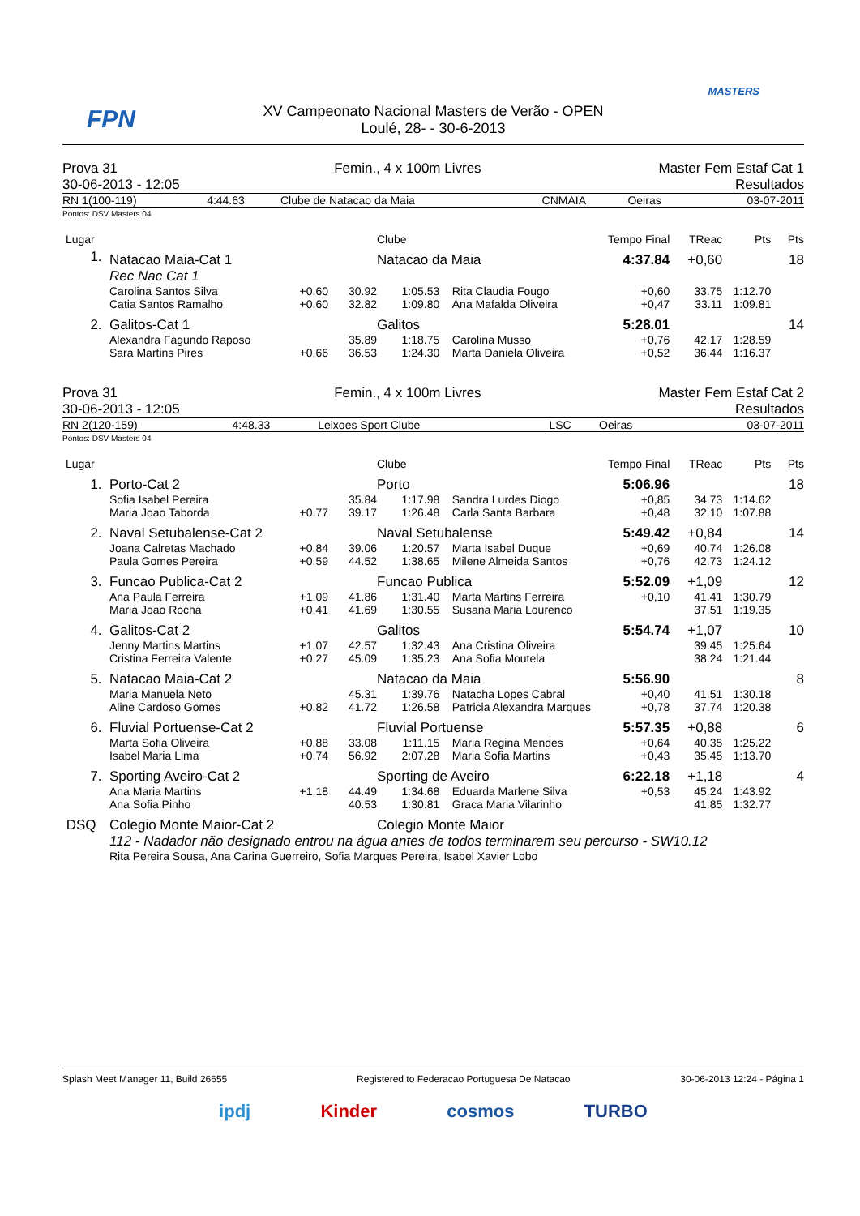FPN
MASTERS
XV Campeonato Nacional Masters de Verão - OPEN
Loulé, 28- - 30-6-2013
| Prova 31 | Femin., 4 x 100m Livres | Master Fem Estaf Cat 1 |
| 30-06-2013 - 12:05 | | Resultados |
| RN 1(100-119) | 4:44.63 | Clube de Natacao da Maia | CNMAIA | Oeiras | 03-07-2011 |
Pontos: DSV Masters 04
| Lugar | | | | Clube | | Tempo Final | TReac | Pts | Pts |
| 1. | Natacao Maia-Cat 1 | | | Natacao da Maia | | 4:37.84 | +0,60 | | 18 |
| | Rec Nac Cat 1 | | | | | | | | |
| | Carolina Santos Silva | +0,60 | 30.92 | 1:05.53 | Rita Claudia Fougo | +0,60 | 33.75 | 1:12.70 | |
| | Catia Santos Ramalho | +0,60 | 32.82 | 1:09.80 | Ana Mafalda Oliveira | +0,47 | 33.11 | 1:09.81 | |
| 2. | Galitos-Cat 1 | | | Galitos | | 5:28.01 | | | 14 |
| | Alexandra Fagundo Raposo | | 35.89 | 1:18.75 | Carolina Musso | +0,76 | 42.17 | 1:28.59 | |
| | Sara Martins Pires | +0,66 | 36.53 | 1:24.30 | Marta Daniela Oliveira | +0,52 | 36.44 | 1:16.37 | |
| Prova 31 | Femin., 4 x 100m Livres | Master Fem Estaf Cat 2 |
| 30-06-2013 - 12:05 | | Resultados |
| RN 2(120-159) | 4:48.33 | Leixoes Sport Clube | LSC | Oeiras | 03-07-2011 |
Pontos: DSV Masters 04
| Lugar | | | | Clube | | Tempo Final | TReac | Pts | Pts |
| 1. | Porto-Cat 2 | | | Porto | | 5:06.96 | | | 18 |
| | Sofia Isabel Pereira | | 35.84 | 1:17.98 | Sandra Lurdes Diogo | +0,85 | 34.73 | 1:14.62 | |
| | Maria Joao Taborda | +0,77 | 39.17 | 1:26.48 | Carla Santa Barbara | +0,48 | 32.10 | 1:07.88 | |
| 2. | Naval Setubalense-Cat 2 | | | Naval Setubalense | | 5:49.42 | +0,84 | | 14 |
| | Joana Calretas Machado | +0,84 | 39.06 | 1:20.57 | Marta Isabel Duque | +0,69 | 40.74 | 1:26.08 | |
| | Paula Gomes Pereira | +0,59 | 44.52 | 1:38.65 | Milene Almeida Santos | +0,76 | 42.73 | 1:24.12 | |
| 3. | Funcao Publica-Cat 2 | | | Funcao Publica | | 5:52.09 | +1,09 | | 12 |
| | Ana Paula Ferreira | +1,09 | 41.86 | 1:31.40 | Marta Martins Ferreira | +0,10 | 41.41 | 1:30.79 | |
| | Maria Joao Rocha | +0,41 | 41.69 | 1:30.55 | Susana Maria Lourenco | | 37.51 | 1:19.35 | |
| 4. | Galitos-Cat 2 | | | Galitos | | 5:54.74 | +1,07 | | 10 |
| | Jenny Martins Martins | +1,07 | 42.57 | 1:32.43 | Ana Cristina Oliveira | | 39.45 | 1:25.64 | |
| | Cristina Ferreira Valente | +0,27 | 45.09 | 1:35.23 | Ana Sofia Moutela | | 38.24 | 1:21.44 | |
| 5. | Natacao Maia-Cat 2 | | | Natacao da Maia | | 5:56.90 | | | 8 |
| | Maria Manuela Neto | | 45.31 | 1:39.76 | Natacha Lopes Cabral | +0,40 | 41.51 | 1:30.18 | |
| | Aline Cardoso Gomes | +0,82 | 41.72 | 1:26.58 | Patricia Alexandra Marques | +0,78 | 37.74 | 1:20.38 | |
| 6. | Fluvial Portuense-Cat 2 | | | Fluvial Portuense | | 5:57.35 | +0,88 | | 6 |
| | Marta Sofia Oliveira | +0,88 | 33.08 | 1:11.15 | Maria Regina Mendes | +0,64 | 40.35 | 1:25.22 | |
| | Isabel Maria Lima | +0,74 | 56.92 | 2:07.28 | Maria Sofia Martins | +0,43 | 35.45 | 1:13.70 | |
| 7. | Sporting Aveiro-Cat 2 | | | Sporting de Aveiro | | 6:22.18 | +1,18 | | 4 |
| | Ana Maria Martins | +1,18 | 44.49 | 1:34.68 | Eduarda Marlene Silva | +0,53 | 45.24 | 1:43.92 | |
| | Ana Sofia Pinho | | 40.53 | 1:30.81 | Graca Maria Vilarinho | | 41.85 | 1:32.77 | |
| DSQ | Colegio Monte Maior-Cat 2 | | | Colegio Monte Maior | | | | | |
| | 112 - Nadador não designado entrou na água antes de todos terminarem seu percurso - SW10.12 | | | | | | | | |
| | Rita Pereira Sousa, Ana Carina Guerreiro, Sofia Marques Pereira, Isabel Xavier Lobo | | | | | | | | |
| Splash Meet Manager 11, Build 26655 | Registered to Federacao Portuguesa De Natacao | 30-06-2013 12:24 - Página 1 |
ipdj Kinder cosmos TURBO